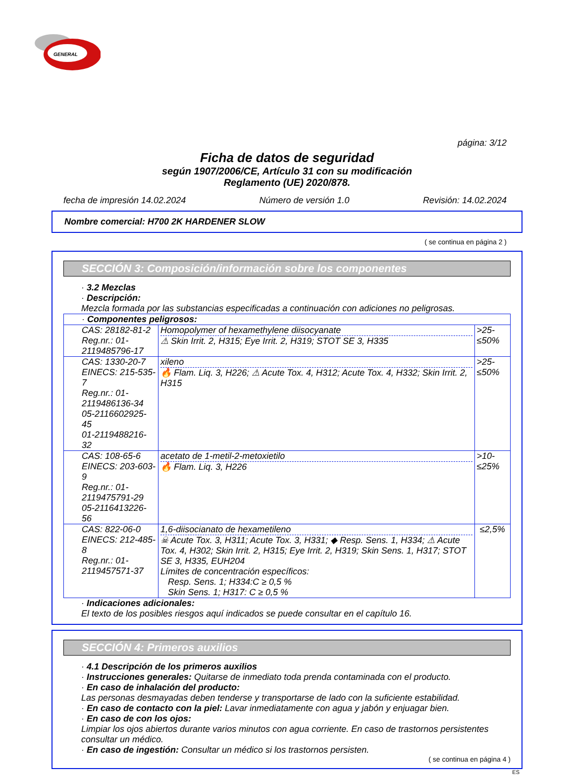GENERAL
página: 3/12
Ficha de datos de seguridad
según 1907/2006/CE, Artículo 31 con su modificación
Reglamento (UE) 2020/878.
fecha de impresión 14.02.2024 Número de versión 1.0 Revisión: 14.02.2024
Nombre comercial: H700 2K HARDENER SLOW
( se continua en página 2 )
SECCIÓN 3: Composición/información sobre los componentes
· 3.2 Mezclas
· Descripción:
Mezcla formada por las substancias especificadas a continuación con adiciones no peligrosas.
| · Componentes peligrosos: | | |
| CAS: 28182-81-2 Reg.nr.: 01-2119485796-17 | Homopolymer of hexamethylene diisocyanate ⚠ Skin Irrit. 2, H315; Eye Irrit. 2, H319; STOT SE 3, H335 | >25-≤50% |
| CAS: 1330-20-7 EINECS: 215-535-7 Reg.nr.: 01-2119486136-34 05-2116602925-45 01-2119488216-32 | xileno 🔥 Flam. Liq. 3, H226; ⚠ Acute Tox. 4, H312; Acute Tox. 4, H332; Skin Irrit. 2, H315 | >25-≤50% |
| CAS: 108-65-6 EINECS: 203-603-9 Reg.nr.: 01-2119475791-29 05-2116413226-56 | acetato de 1-metil-2-metoxietilo 🔥 Flam. Liq. 3, H226 | >10-≤25% |
| CAS: 822-06-0 EINECS: 212-485-8 Reg.nr.: 01-2119457571-37 | 1,6-diisocianato de hexametileno ☠ Acute Tox. 3, H311; Acute Tox. 3, H331; ◆ Resp. Sens. 1, H334; ⚠ Acute Tox. 4, H302; Skin Irrit. 2, H315; Eye Irrit. 2, H319; Skin Sens. 1, H317; STOT SE 3, H335, EUH204 Límites de concentración específicos: Resp. Sens. 1; H334:C ≥ 0,5 % Skin Sens. 1; H317: C ≥ 0,5 % | ≤2,5% |
· Indicaciones adicionales:
El texto de los posibles riesgos aquí indicados se puede consultar en el capítulo 16.
SECCIÓN 4: Primeros auxilios
· 4.1 Descripción de los primeros auxilios
· Instrucciones generales: Quitarse de inmediato toda prenda contaminada con el producto.
· En caso de inhalación del producto:
Las personas desmayadas deben tenderse y transportarse de lado con la suficiente estabilidad.
· En caso de contacto con la piel: Lavar inmediatamente con agua y jabón y enjuagar bien.
· En caso de con los ojos:
Limpiar los ojos abiertos durante varios minutos con agua corriente. En caso de trastornos persistentes consultar un médico.
· En caso de ingestión: Consultar un médico si los trastornos persisten.
( se continua en página 4 )
ES